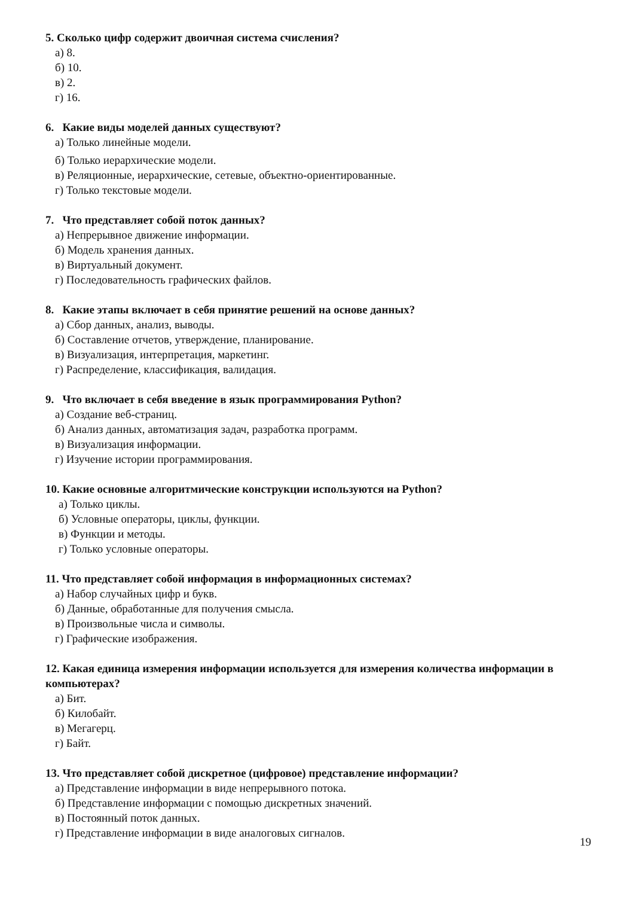5. Сколько цифр содержит двоичная система счисления?
а) 8.
б) 10.
в) 2.
г) 16.
6. Какие виды моделей данных существуют?
а) Только линейные модели.
б) Только иерархические модели.
в) Реляционные, иерархические, сетевые, объектно-ориентированные.
г) Только текстовые модели.
7. Что представляет собой поток данных?
а) Непрерывное движение информации.
б) Модель хранения данных.
в) Виртуальный документ.
г) Последовательность графических файлов.
8. Какие этапы включает в себя принятие решений на основе данных?
а) Сбор данных, анализ, выводы.
б) Составление отчетов, утверждение, планирование.
в) Визуализация, интерпретация, маркетинг.
г) Распределение, классификация, валидация.
9. Что включает в себя введение в язык программирования Python?
а) Создание веб-страниц.
б) Анализ данных, автоматизация задач, разработка программ.
в) Визуализация информации.
г) Изучение истории программирования.
10. Какие основные алгоритмические конструкции используются на Python?
а) Только циклы.
б) Условные операторы, циклы, функции.
в) Функции и методы.
г) Только условные операторы.
11. Что представляет собой информация в информационных системах?
а) Набор случайных цифр и букв.
б) Данные, обработанные для получения смысла.
в) Произвольные числа и символы.
г) Графические изображения.
12. Какая единица измерения информации используется для измерения количества информации в компьютерах?
а) Бит.
б) Килобайт.
в) Мегагерц.
г) Байт.
13. Что представляет собой дискретное (цифровое) представление информации?
а) Представление информации в виде непрерывного потока.
б) Представление информации с помощью дискретных значений.
в) Постоянный поток данных.
г) Представление информации в виде аналоговых сигналов.
19